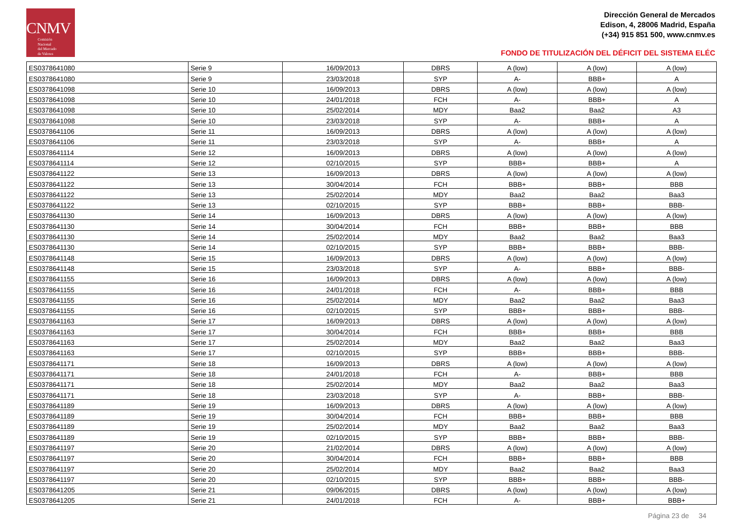CNMV
Comisión
Nacional
del Mercado
de Valores
Dirección General de Mercados
Edison, 4, 28006 Madrid, España
(+34) 915 851 500, www.cnmv.es
FONDO DE TITULIZACIÓN DEL DÉFICIT DEL SISTEMA ELÉC
| ES0378641080 | Serie 9 | 16/09/2013 | DBRS | A (low) | A (low) | A (low) |
| ES0378641080 | Serie 9 | 23/03/2018 | SYP | A- | BBB+ | A |
| ES0378641098 | Serie 10 | 16/09/2013 | DBRS | A (low) | A (low) | A (low) |
| ES0378641098 | Serie 10 | 24/01/2018 | FCH | A- | BBB+ | A |
| ES0378641098 | Serie 10 | 25/02/2014 | MDY | Baa2 | Baa2 | A3 |
| ES0378641098 | Serie 10 | 23/03/2018 | SYP | A- | BBB+ | A |
| ES0378641106 | Serie 11 | 16/09/2013 | DBRS | A (low) | A (low) | A (low) |
| ES0378641106 | Serie 11 | 23/03/2018 | SYP | A- | BBB+ | A |
| ES0378641114 | Serie 12 | 16/09/2013 | DBRS | A (low) | A (low) | A (low) |
| ES0378641114 | Serie 12 | 02/10/2015 | SYP | BBB+ | BBB+ | A |
| ES0378641122 | Serie 13 | 16/09/2013 | DBRS | A (low) | A (low) | A (low) |
| ES0378641122 | Serie 13 | 30/04/2014 | FCH | BBB+ | BBB+ | BBB |
| ES0378641122 | Serie 13 | 25/02/2014 | MDY | Baa2 | Baa2 | Baa3 |
| ES0378641122 | Serie 13 | 02/10/2015 | SYP | BBB+ | BBB+ | BBB- |
| ES0378641130 | Serie 14 | 16/09/2013 | DBRS | A (low) | A (low) | A (low) |
| ES0378641130 | Serie 14 | 30/04/2014 | FCH | BBB+ | BBB+ | BBB |
| ES0378641130 | Serie 14 | 25/02/2014 | MDY | Baa2 | Baa2 | Baa3 |
| ES0378641130 | Serie 14 | 02/10/2015 | SYP | BBB+ | BBB+ | BBB- |
| ES0378641148 | Serie 15 | 16/09/2013 | DBRS | A (low) | A (low) | A (low) |
| ES0378641148 | Serie 15 | 23/03/2018 | SYP | A- | BBB+ | BBB- |
| ES0378641155 | Serie 16 | 16/09/2013 | DBRS | A (low) | A (low) | A (low) |
| ES0378641155 | Serie 16 | 24/01/2018 | FCH | A- | BBB+ | BBB |
| ES0378641155 | Serie 16 | 25/02/2014 | MDY | Baa2 | Baa2 | Baa3 |
| ES0378641155 | Serie 16 | 02/10/2015 | SYP | BBB+ | BBB+ | BBB- |
| ES0378641163 | Serie 17 | 16/09/2013 | DBRS | A (low) | A (low) | A (low) |
| ES0378641163 | Serie 17 | 30/04/2014 | FCH | BBB+ | BBB+ | BBB |
| ES0378641163 | Serie 17 | 25/02/2014 | MDY | Baa2 | Baa2 | Baa3 |
| ES0378641163 | Serie 17 | 02/10/2015 | SYP | BBB+ | BBB+ | BBB- |
| ES0378641171 | Serie 18 | 16/09/2013 | DBRS | A (low) | A (low) | A (low) |
| ES0378641171 | Serie 18 | 24/01/2018 | FCH | A- | BBB+ | BBB |
| ES0378641171 | Serie 18 | 25/02/2014 | MDY | Baa2 | Baa2 | Baa3 |
| ES0378641171 | Serie 18 | 23/03/2018 | SYP | A- | BBB+ | BBB- |
| ES0378641189 | Serie 19 | 16/09/2013 | DBRS | A (low) | A (low) | A (low) |
| ES0378641189 | Serie 19 | 30/04/2014 | FCH | BBB+ | BBB+ | BBB |
| ES0378641189 | Serie 19 | 25/02/2014 | MDY | Baa2 | Baa2 | Baa3 |
| ES0378641189 | Serie 19 | 02/10/2015 | SYP | BBB+ | BBB+ | BBB- |
| ES0378641197 | Serie 20 | 21/02/2014 | DBRS | A (low) | A (low) | A (low) |
| ES0378641197 | Serie 20 | 30/04/2014 | FCH | BBB+ | BBB+ | BBB |
| ES0378641197 | Serie 20 | 25/02/2014 | MDY | Baa2 | Baa2 | Baa3 |
| ES0378641197 | Serie 20 | 02/10/2015 | SYP | BBB+ | BBB+ | BBB- |
| ES0378641205 | Serie 21 | 09/06/2015 | DBRS | A (low) | A (low) | A (low) |
| ES0378641205 | Serie 21 | 24/01/2018 | FCH | A- | BBB+ | BBB+ |
Página 23 de 34